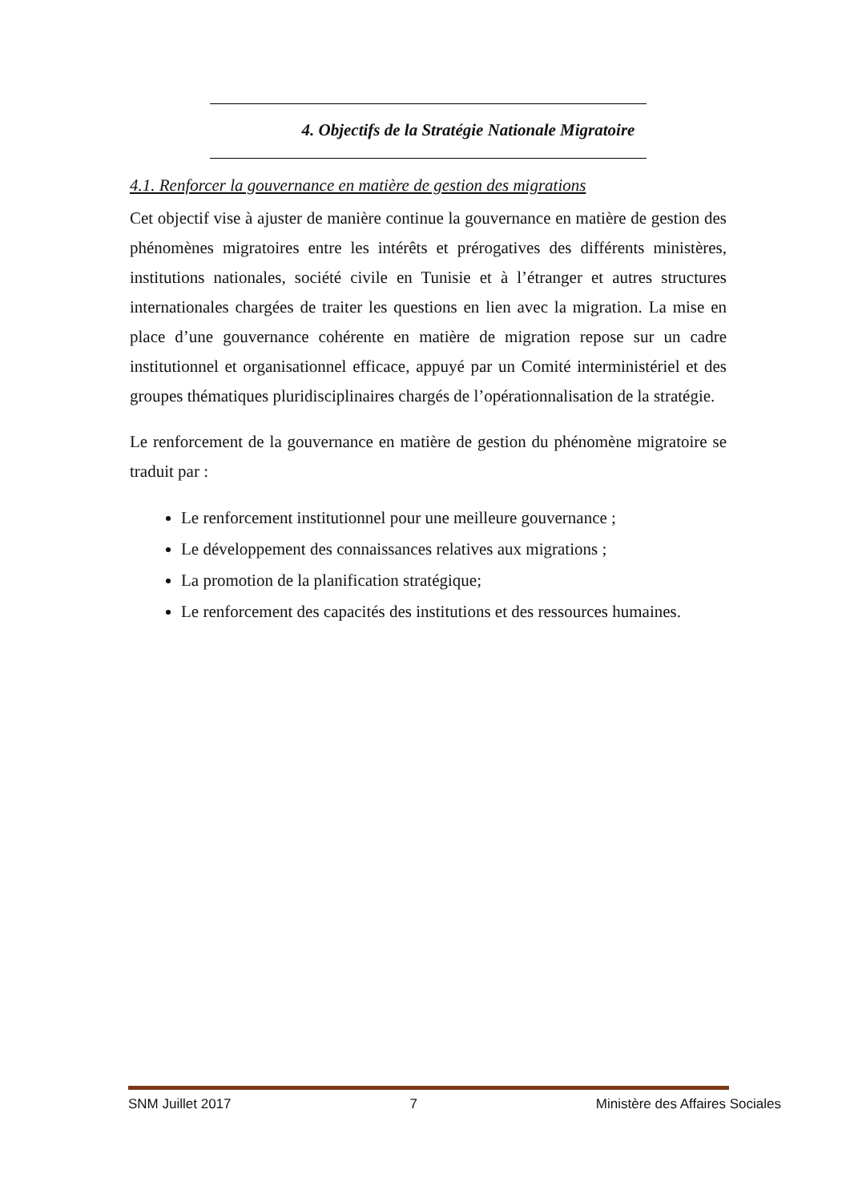4. Objectifs de la Stratégie Nationale Migratoire
4.1. Renforcer la gouvernance en matière de gestion des migrations
Cet objectif vise à ajuster de manière continue la gouvernance en matière de gestion des phénomènes migratoires entre les intérêts et prérogatives des différents ministères, institutions nationales, société civile en Tunisie et à l’étranger et autres structures internationales chargées de traiter les questions en lien avec la migration. La mise en place d’une gouvernance cohérente en matière de migration repose sur un cadre institutionnel et organisationnel efficace, appuyé par un Comité interministériel et des groupes thématiques pluridisciplinaires chargés de l’opérationnalisation de la stratégie.
Le renforcement de la gouvernance en matière de gestion du phénomène migratoire se traduit par :
Le renforcement institutionnel pour une meilleure gouvernance ;
Le développement des connaissances relatives aux migrations ;
La promotion de la planification stratégique;
Le renforcement des capacités des institutions et des ressources humaines.
SNM Juillet 2017 7 Ministère des Affaires Sociales